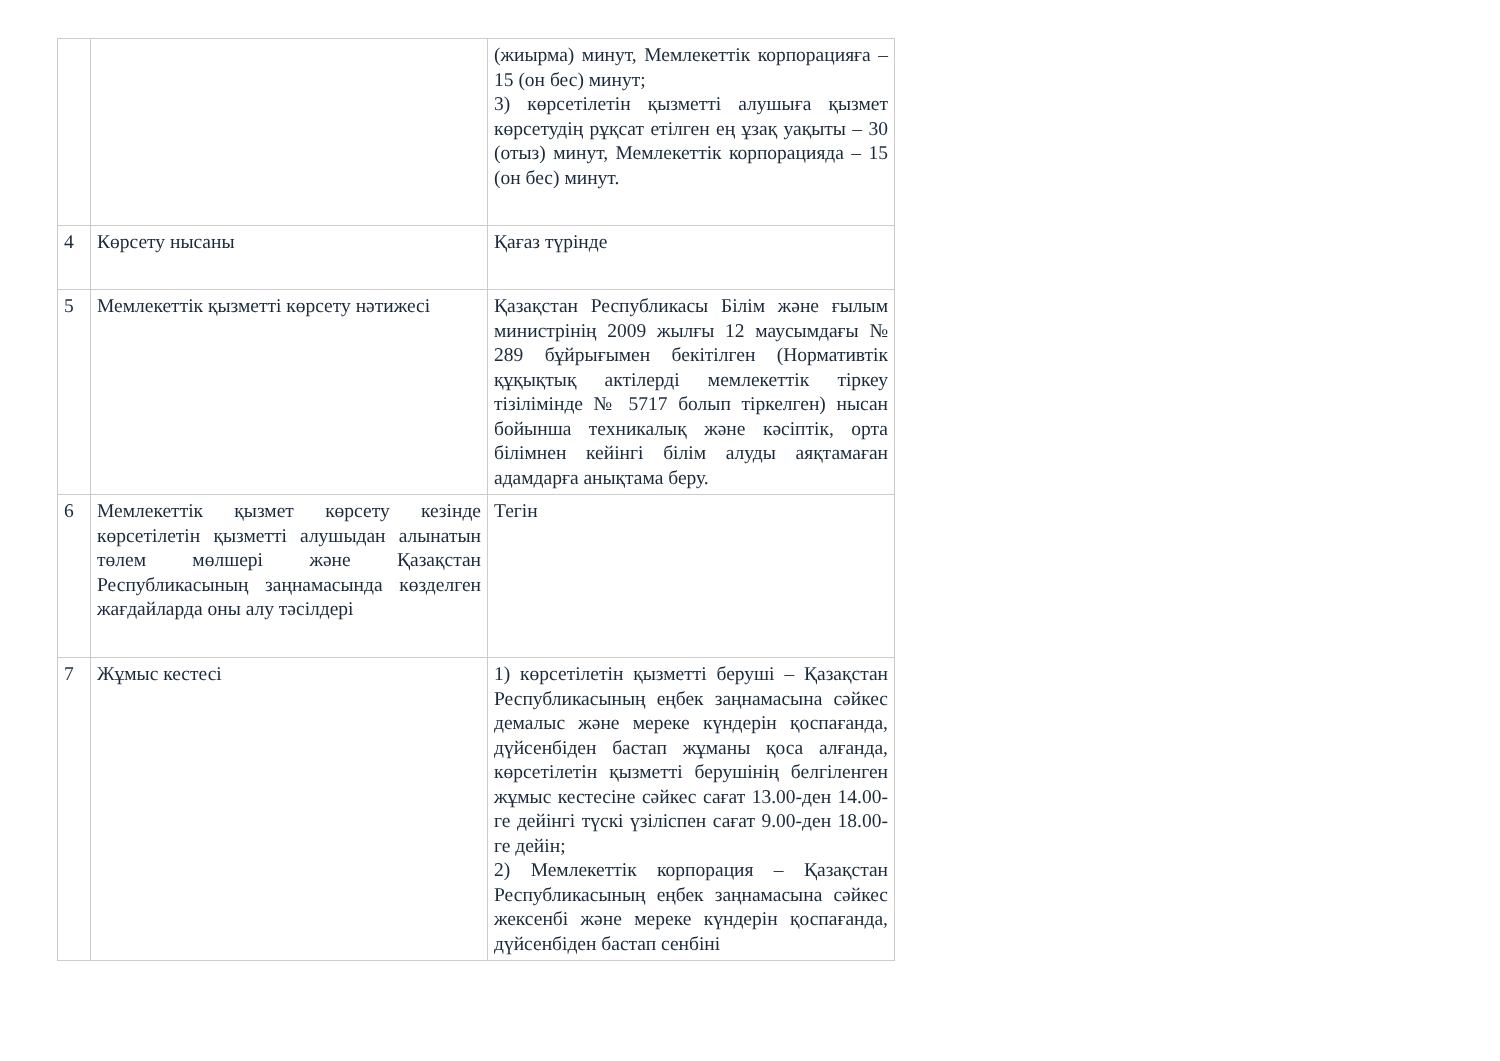| | | (жиырма) минут, Мемлекеттік корпорацияға – 15 (он бес) минут; 3) көрсетілетін қызметті алушыға қызмет көрсетудің рұқсат етілген ең ұзақ уақыты – 30 (отыз) минут, Мемлекеттік корпорацияда – 15 (он бес) минут. |
| 4 | Көрсету нысаны | Қағаз түрінде |
| 5 | Мемлекеттік қызметті көрсету нәтижесі | Қазақстан Республикасы Білім және ғылым министрінің 2009 жылғы 12 маусымдағы № 289 бұйрығымен бекітілген (Нормативтік құқықтық актілерді мемлекеттік тіркеу тізілімінде № 5717 болып тіркелген) нысан бойынша техникалық және кәсіптік, орта білімнен кейінгі білім алуды аяқтамаған адамдарға анықтама беру. |
| 6 | Мемлекеттік қызмет көрсету кезінде көрсетілетін қызметті алушыдан алынатын төлем мөлшері және Қазақстан Республикасының заңнамасында көзделген жағдайларда оны алу тәсілдері | Тегін |
| 7 | Жұмыс кестесі | 1) көрсетілетін қызметті беруші – Қазақстан Республикасының еңбек заңнамасына сәйкес демалыс және мереке күндерін қоспағанда, дүйсенбіден бастап жұманы қоса алғанда, көрсетілетін қызметті берушінің белгіленген жұмыс кестесіне сәйкес сағат 13.00-ден 14.00-ге дейінгі түскі үзіліспен сағат 9.00-ден 18.00-ге дейін; 2) Мемлекеттік корпорация – Қазақстан Республикасының еңбек заңнамасына сәйкес жексенбі және мереке күндерін қоспағанда, дүйсенбіден бастап сенбіні |